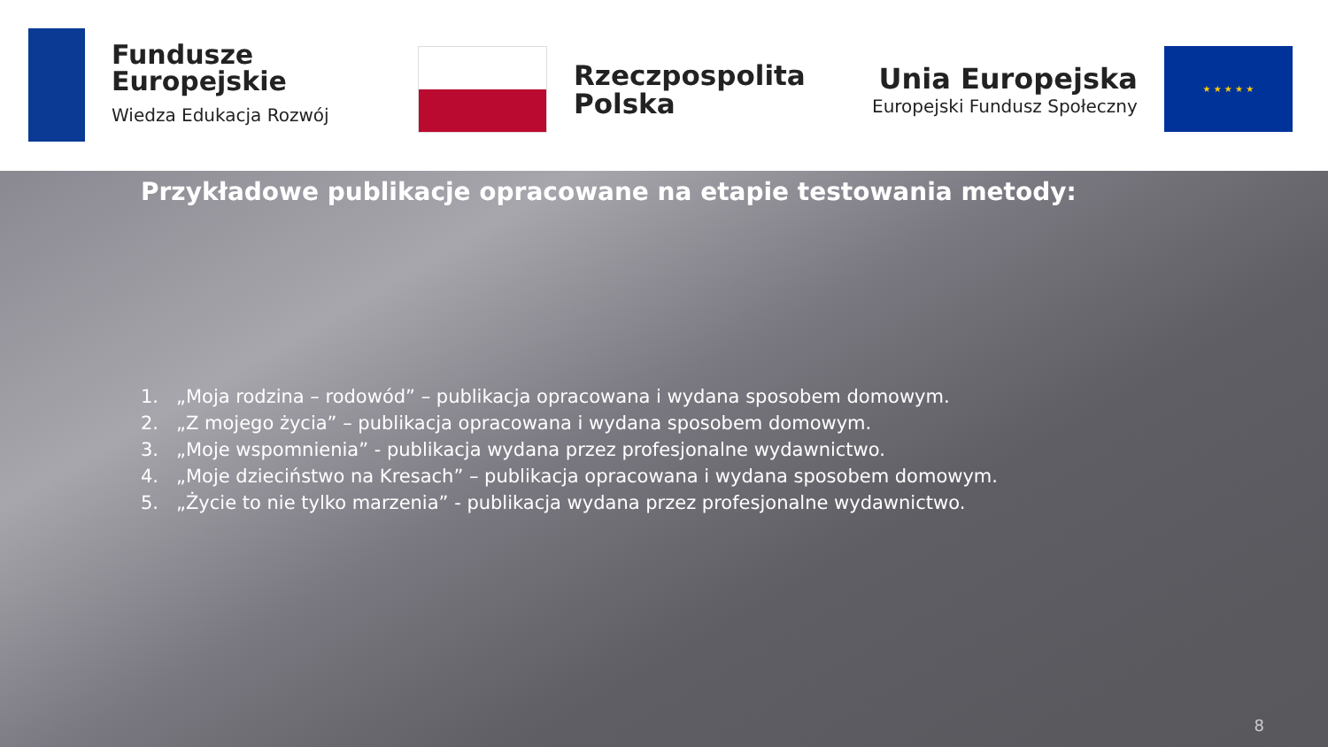Fundusze
Europejskie
Wiedza Edukacja Rozwój
Rzeczpospolita
Polska
Unia Europejska
Europejski Fundusz Społeczny
★ ★ ★ ★ ★
Przykładowe publikacje opracowane na etapie testowania metody:
1. „Moja rodzina – rodowód” – publikacja opracowana i wydana sposobem domowym.
2. „Z mojego życia” – publikacja opracowana i wydana sposobem domowym.
3. „Moje wspomnienia” - publikacja wydana przez profesjonalne wydawnictwo.
4. „Moje dzieciństwo na Kresach” – publikacja opracowana i wydana sposobem domowym.
5. „Życie to nie tylko marzenia” - publikacja wydana przez profesjonalne wydawnictwo.
8